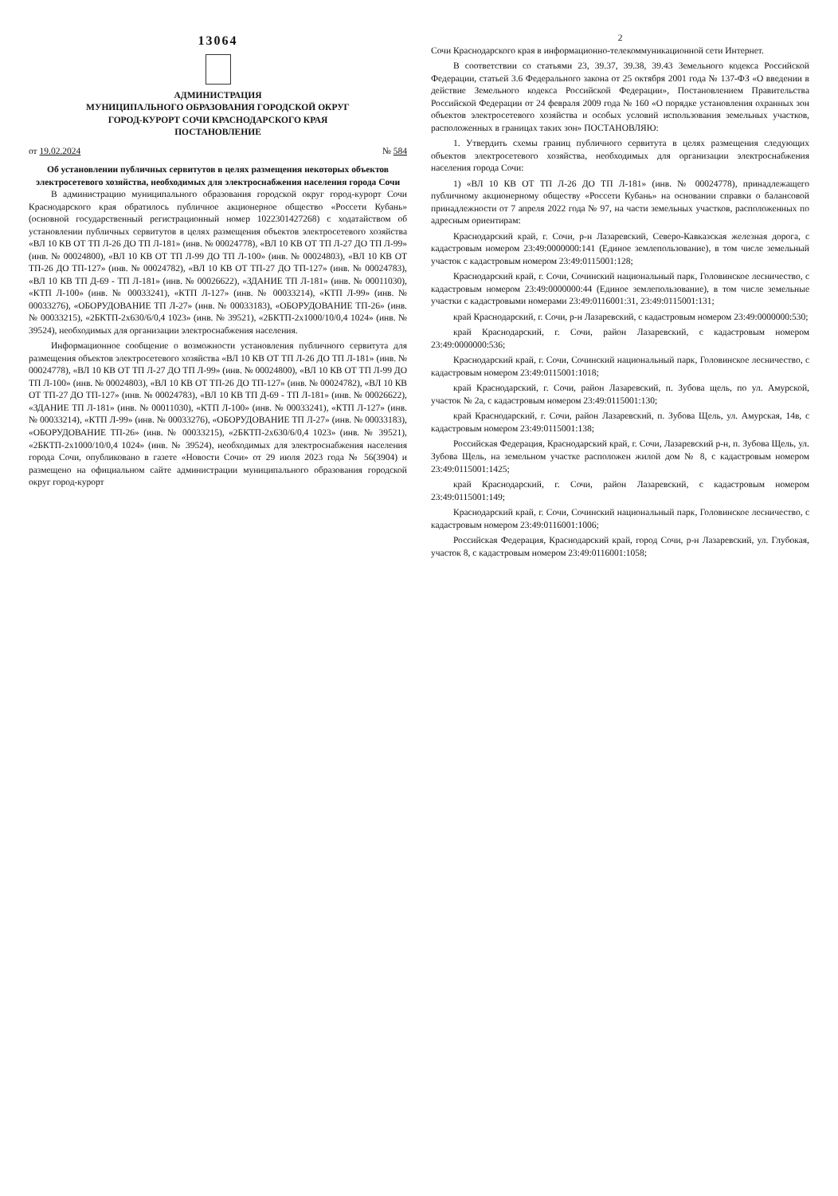13064
АДМИНИСТРАЦИЯ
МУНИЦИПАЛЬНОГО ОБРАЗОВАНИЯ ГОРОДСКОЙ ОКРУГ
ГОРОД-КУРОРТ СОЧИ КРАСНОДАРСКОГО КРАЯ
ПОСТАНОВЛЕНИЕ
от 19.02.2024 № 584
Об установлении публичных сервитутов в целях размещения некоторых объектов электросетевого хозяйства, необходимых для электроснабжения населения города Сочи
В администрацию муниципального образования городской округ город-курорт Сочи Краснодарского края обратилось публичное акционерное общество «Россети Кубань» (основной государственный регистрационный номер 1022301427268) с ходатайством об установлении публичных сервитутов в целях размещения объектов электросетевого хозяйства «ВЛ 10 КВ ОТ ТП Л-26 ДО ТП Л-181» (инв. № 00024778), «ВЛ 10 КВ ОТ ТП Л-27 ДО ТП Л-99» (инв. № 00024800), «ВЛ 10 КВ ОТ ТП Л-99 ДО ТП Л-100» (инв. № 00024803), «ВЛ 10 КВ ОТ ТП-26 ДО ТП-127» (инв. № 00024782), «ВЛ 10 КВ ОТ ТП-27 ДО ТП-127» (инв. № 00024783), «ВЛ 10 КВ ТП Д-69 - ТП Л-181» (инв. № 00026622), «ЗДАНИЕ ТП Л-181» (инв. № 00011030), «КТП Л-100» (инв. № 00033241), «КТП Л-127» (инв. № 00033214), «КТП Л-99» (инв. № 00033276), «ОБОРУДОВАНИЕ ТП Л-27» (инв. № 00033183), «ОБОРУДОВАНИЕ ТП-26» (инв. № 00033215), «2БКТП-2х630/6/0,4 1023» (инв. № 39521), «2БКТП-2х1000/10/0,4 1024» (инв. № 39524), необходимых для организации электроснабжения населения.
Информационное сообщение о возможности установления публичного сервитута для размещения объектов электросетевого хозяйства «ВЛ 10 КВ ОТ ТП Л-26 ДО ТП Л-181» (инв. № 00024778), «ВЛ 10 КВ ОТ ТП Л-27 ДО ТП Л-99» (инв. № 00024800), «ВЛ 10 КВ ОТ ТП Л-99 ДО ТП Л-100» (инв. № 00024803), «ВЛ 10 КВ ОТ ТП-26 ДО ТП-127» (инв. № 00024782), «ВЛ 10 КВ ОТ ТП-27 ДО ТП-127» (инв. № 00024783), «ВЛ 10 КВ ТП Д-69 - ТП Л-181» (инв. № 00026622), «ЗДАНИЕ ТП Л-181» (инв. № 00011030), «КТП Л-100» (инв. № 00033241), «КТП Л-127» (инв. № 00033214), «КТП Л-99» (инв. № 00033276), «ОБОРУДОВАНИЕ ТП Л-27» (инв. № 00033183), «ОБОРУДОВАНИЕ ТП-26» (инв. № 00033215), «2БКТП-2х630/6/0,4 1023» (инв. № 39521), «2БКТП-2х1000/10/0,4 1024» (инв. № 39524), необходимых для электроснабжения населения города Сочи, опубликовано в газете «Новости Сочи» от 29 июля 2023 года № 56(3904) и размещено на официальном сайте администрации муниципального образования городской округ город-курорт
2
Сочи Краснодарского края в информационно-телекоммуникационной сети Интернет.
В соответствии со статьями 23, 39.37, 39.38, 39.43 Земельного кодекса Российской Федерации, статьей 3.6 Федерального закона от 25 октября 2001 года № 137-ФЗ «О введении в действие Земельного кодекса Российской Федерации», Постановлением Правительства Российской Федерации от 24 февраля 2009 года № 160 «О порядке установления охранных зон объектов электросетевого хозяйства и особых условий использования земельных участков, расположенных в границах таких зон» ПОСТАНОВЛЯЮ:
1. Утвердить схемы границ публичного сервитута в целях размещения следующих объектов электросетевого хозяйства, необходимых для организации электроснабжения населения города Сочи:
1) «ВЛ 10 КВ ОТ ТП Л-26 ДО ТП Л-181» (инв. № 00024778), принадлежащего публичному акционерному обществу «Россети Кубань» на основании справки о балансовой принадлежности от 7 апреля 2022 года № 97, на части земельных участков, расположенных по адресным ориентирам:
Краснодарский край, г. Сочи, р-н Лазаревский, Северо-Кавказская железная дорога, с кадастровым номером 23:49:0000000:141 (Единое землепользование), в том числе земельный участок с кадастровым номером 23:49:0115001:128;
Краснодарский край, г. Сочи, Сочинский национальный парк, Головинское лесничество, с кадастровым номером 23:49:0000000:44 (Единое землепользование), в том числе земельные участки с кадастровыми номерами 23:49:0116001:31, 23:49:0115001:131;
край Краснодарский, г. Сочи, р-н Лазаревский, с кадастровым номером 23:49:0000000:530;
край Краснодарский, г. Сочи, район Лазаревский, с кадастровым номером 23:49:0000000:536;
Краснодарский край, г. Сочи, Сочинский национальный парк, Головинское лесничество, с кадастровым номером 23:49:0115001:1018;
край Краснодарский, г. Сочи, район Лазаревский, п. Зубова щель, по ул. Амурской, участок № 2а, с кадастровым номером 23:49:0115001:130;
край Краснодарский, г. Сочи, район Лазаревский, п. Зубова Щель, ул. Амурская, 14в, с кадастровым номером 23:49:0115001:138;
Российская Федерация, Краснодарский край, г. Сочи, Лазаревский р-н, п. Зубова Щель, ул. Зубова Щель, на земельном участке расположен жилой дом № 8, с кадастровым номером 23:49:0115001:1425;
край Краснодарский, г. Сочи, район Лазаревский, с кадастровым номером 23:49:0115001:149;
Краснодарский край, г. Сочи, Сочинский национальный парк, Головинское лесничество, с кадастровым номером 23:49:0116001:1006;
Российская Федерация, Краснодарский край, город Сочи, р-н Лазаревский, ул. Глубокая, участок 8, с кадастровым номером 23:49:0116001:1058;